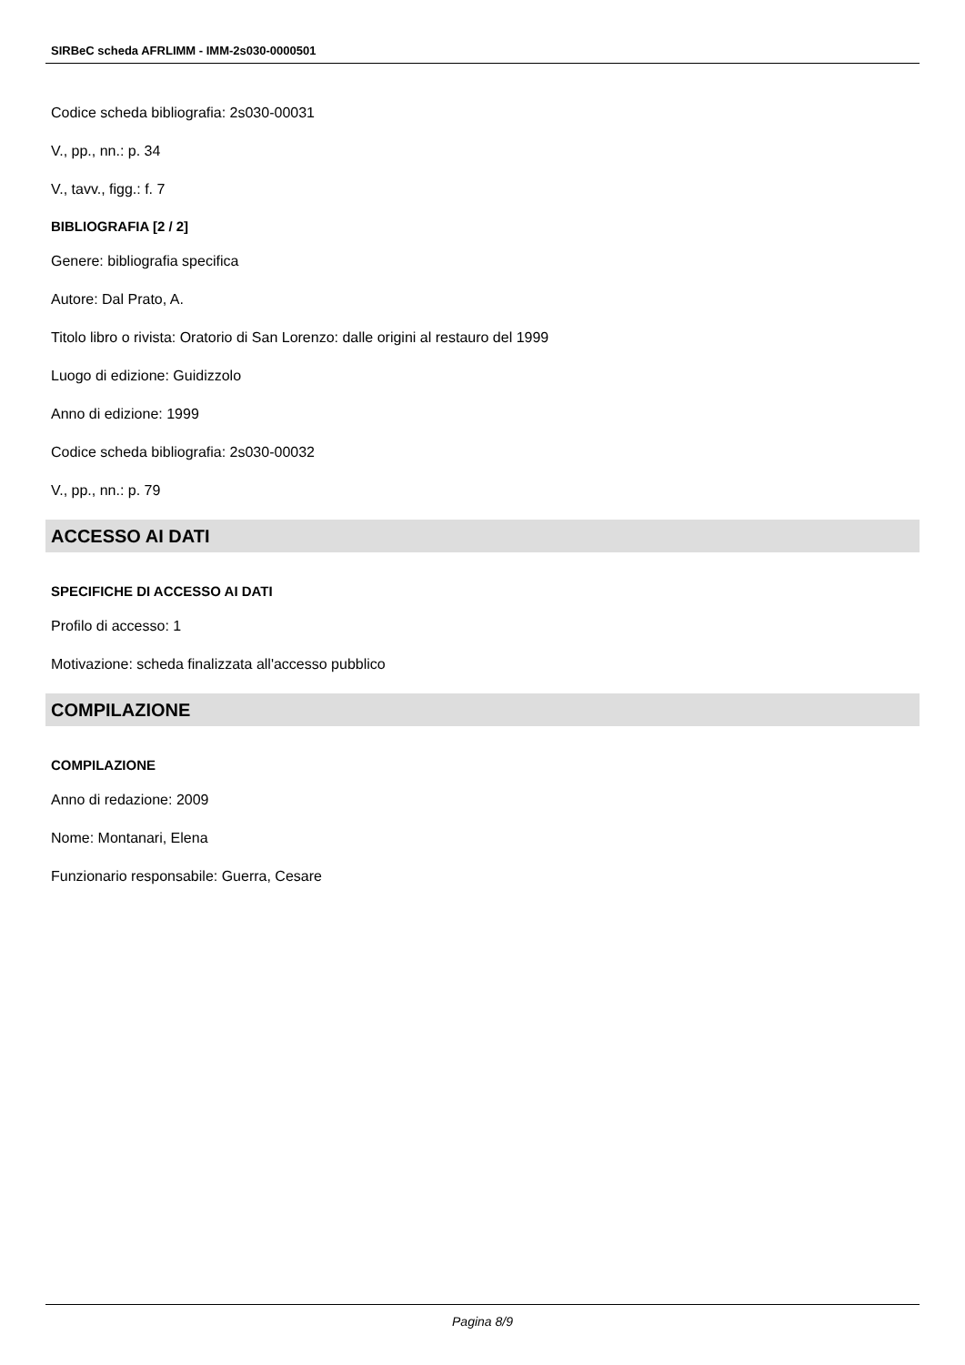SIRBeC scheda AFRLIMM - IMM-2s030-0000501
Codice scheda bibliografia: 2s030-00031
V., pp., nn.: p. 34
V., tavv., figg.: f. 7
BIBLIOGRAFIA [2 / 2]
Genere: bibliografia specifica
Autore: Dal Prato, A.
Titolo libro o rivista: Oratorio di San Lorenzo: dalle origini al restauro del 1999
Luogo di edizione: Guidizzolo
Anno di edizione: 1999
Codice scheda bibliografia: 2s030-00032
V., pp., nn.: p. 79
ACCESSO AI DATI
SPECIFICHE DI ACCESSO AI DATI
Profilo di accesso: 1
Motivazione: scheda finalizzata all'accesso pubblico
COMPILAZIONE
COMPILAZIONE
Anno di redazione: 2009
Nome: Montanari, Elena
Funzionario responsabile: Guerra, Cesare
Pagina 8/9